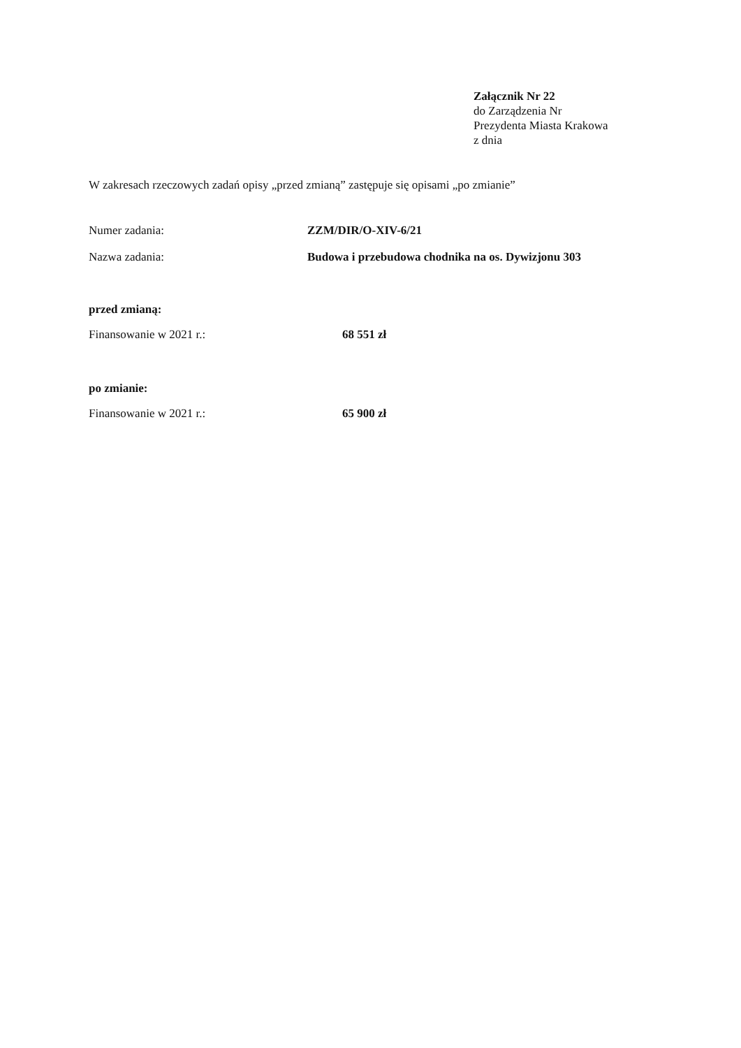Załącznik Nr 22
do Zarządzenia Nr
Prezydenta Miasta Krakowa
z dnia
W zakresach rzeczowych zadań opisy „przed zmianą” zastępuje się opisami „po zmianie”
Numer zadania: ZZM/DIR/O-XIV-6/21
Nazwa zadania: Budowa i przebudowa chodnika na os. Dywizjonu 303
przed zmianą:
Finansowanie w 2021 r.: 68 551 zł
po zmianie:
Finansowanie w 2021 r.: 65 900 zł